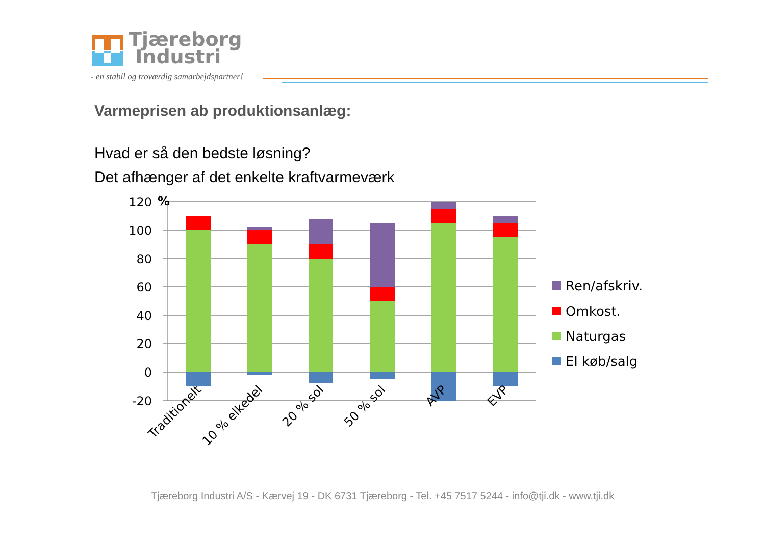Tjæreborg
Industri
- en stabil og troværdig samarbejdspartner!
Varmeprisen ab produktionsanlæg:
Hvad er så den bedste løsning?
Det afhænger af det enkelte kraftvarmeværk
120
100
80
60
40
20
0
-20
%
Traditionelt
10 % elkedel
20 % sol
50 % sol
AVP
EVP
Ren/afskriv.
Omkost.
Naturgas
El køb/salg
Tjæreborg Industri A/S - Kærvej 19 - DK 6731 Tjæreborg - Tel. +45 7517 5244 - info@tji.dk - www.tji.dk